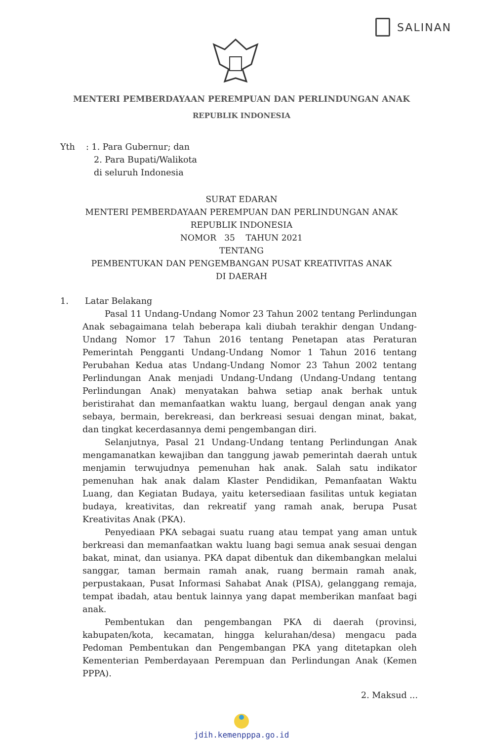SALINAN
MENTERI PEMBERDAYAAN PEREMPUAN DAN PERLINDUNGAN ANAK
REPUBLIK INDONESIA
Yth : 1. Para Gubernur; dan
2. Para Bupati/Walikota
di seluruh Indonesia
SURAT EDARAN
MENTERI PEMBERDAYAAN PEREMPUAN DAN PERLINDUNGAN ANAK
REPUBLIK INDONESIA
NOMOR 35 TAHUN 2021
TENTANG
PEMBENTUKAN DAN PENGEMBANGAN PUSAT KREATIVITAS ANAK
DI DAERAH
1. Latar Belakang
Pasal 11 Undang-Undang Nomor 23 Tahun 2002 tentang Perlindungan Anak sebagaimana telah beberapa kali diubah terakhir dengan Undang-Undang Nomor 17 Tahun 2016 tentang Penetapan atas Peraturan Pemerintah Pengganti Undang-Undang Nomor 1 Tahun 2016 tentang Perubahan Kedua atas Undang-Undang Nomor 23 Tahun 2002 tentang Perlindungan Anak menjadi Undang-Undang (Undang-Undang tentang Perlindungan Anak) menyatakan bahwa setiap anak berhak untuk beristirahat dan memanfaatkan waktu luang, bergaul dengan anak yang sebaya, bermain, berekreasi, dan berkreasi sesuai dengan minat, bakat, dan tingkat kecerdasannya demi pengembangan diri.
Selanjutnya, Pasal 21 Undang-Undang tentang Perlindungan Anak mengamanatkan kewajiban dan tanggung jawab pemerintah daerah untuk menjamin terwujudnya pemenuhan hak anak. Salah satu indikator pemenuhan hak anak dalam Klaster Pendidikan, Pemanfaatan Waktu Luang, dan Kegiatan Budaya, yaitu ketersediaan fasilitas untuk kegiatan budaya, kreativitas, dan rekreatif yang ramah anak, berupa Pusat Kreativitas Anak (PKA).
Penyediaan PKA sebagai suatu ruang atau tempat yang aman untuk berkreasi dan memanfaatkan waktu luang bagi semua anak sesuai dengan bakat, minat, dan usianya. PKA dapat dibentuk dan dikembangkan melalui sanggar, taman bermain ramah anak, ruang bermain ramah anak, perpustakaan, Pusat Informasi Sahabat Anak (PISA), gelanggang remaja, tempat ibadah, atau bentuk lainnya yang dapat memberikan manfaat bagi anak.
Pembentukan dan pengembangan PKA di daerah (provinsi, kabupaten/kota, kecamatan, hingga kelurahan/desa) mengacu pada Pedoman Pembentukan dan Pengembangan PKA yang ditetapkan oleh Kementerian Pemberdayaan Perempuan dan Perlindungan Anak (Kemen PPPA).
2. Maksud ...
jdih.kemenpppa.go.id